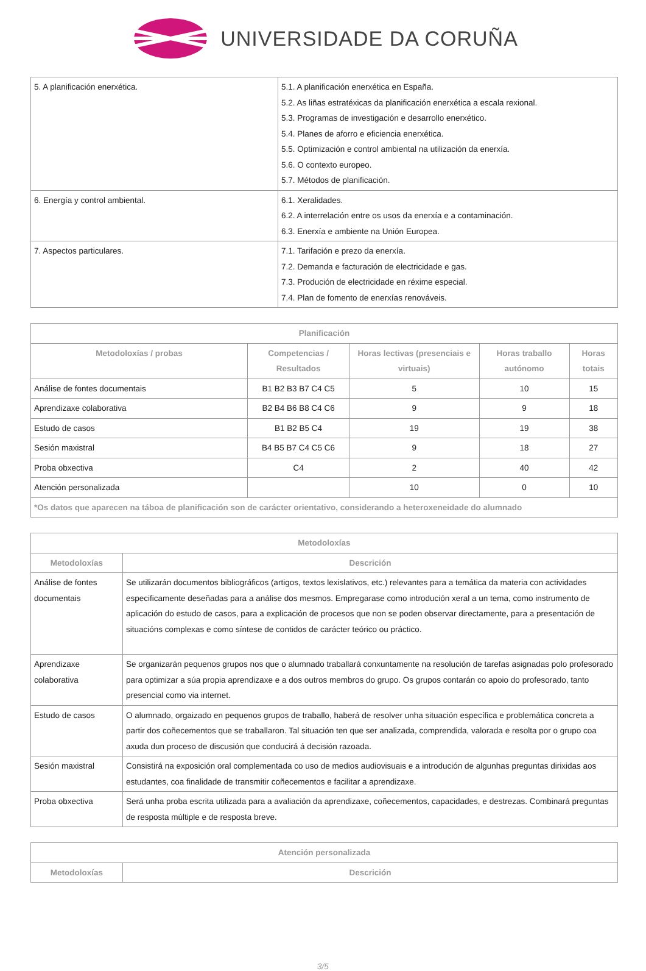UNIVERSIDADE DA CORUÑA
| 5. A planificación enerxética. | 5.1. A planificación enerxética en España. 5.2. As liñas estratéxicas da planificación enerxética a escala rexional. 5.3. Programas de investigación e desarrollo enerxético. 5.4. Planes de aforro e eficiencia enerxética. 5.5. Optimización e control ambiental na utilización da enerxía. 5.6. O contexto europeo. 5.7. Métodos de planificación. |
| 6. Energía y control ambiental. | 6.1. Xeralidades. 6.2. A interrelación entre os usos da enerxía e a contaminación. 6.3. Enerxía e ambiente na Unión Europea. |
| 7. Aspectos particulares. | 7.1. Tarifación e prezo da enerxía. 7.2. Demanda e facturación de electricidade e gas. 7.3. Produción de electricidade en réxime especial. 7.4. Plan de fomento de enerxías renováveis. |
| Planificación | | | | |
| --- | --- | --- | --- | --- |
| Metodoloxías / probas | Competencias / Resultados | Horas lectivas (presenciais e virtuais) | Horas traballo autónomo | Horas totais |
| Análise de fontes documentais | B1 B2 B3 B7 C4 C5 | 5 | 10 | 15 |
| Aprendizaxe colaborativa | B2 B4 B6 B8 C4 C6 | 9 | 9 | 18 |
| Estudo de casos | B1 B2 B5 C4 | 19 | 19 | 38 |
| Sesión maxistral | B4 B5 B7 C4 C5 C6 | 9 | 18 | 27 |
| Proba obxectiva | C4 | 2 | 40 | 42 |
| Atención personalizada | | 10 | 0 | 10 |
| *Os datos que aparecen na táboa de planificación son de carácter orientativo, considerando a heteroxeneidade do alumnado | | | | |
| Metodoloxías | |
| --- | --- |
| Metodoloxías | Descrición |
| Análise de fontes documentais | Se utilizarán documentos bibliográficos (artigos, textos lexislativos, etc.) relevantes para a temática da materia con actividades especificamente deseñadas para a análise dos mesmos. Empregarase como introdución xeral a un tema, como instrumento de aplicación do estudo de casos, para a explicación de procesos que non se poden observar directamente, para a presentación de situacións complexas e como síntese de contidos de carácter teórico ou práctico. |
| Aprendizaxe colaborativa | Se organizarán pequenos grupos nos que o alumnado traballará conxuntamente na resolución de tarefas asignadas polo profesorado para optimizar a súa propia aprendizaxe e a dos outros membros do grupo. Os grupos contarán co apoio do profesorado, tanto presencial como via internet. |
| Estudo de casos | O alumnado, orgaizado en pequenos grupos de traballo, haberá de resolver unha situación específica e problemática concreta a partir dos coñecementos que se traballaron. Tal situación ten que ser analizada, comprendida, valorada e resolta por o grupo coa axuda dun proceso de discusión que conducirá á decisión razoada. |
| Sesión maxistral | Consistirá na exposición oral complementada co uso de medios audiovisuais e a introdución de algunhas preguntas dirixidas aos estudantes, coa finalidade de transmitir coñecementos e facilitar a aprendizaxe. |
| Proba obxectiva | Será unha proba escrita utilizada para a avaliación da aprendizaxe, coñecementos, capacidades, e destrezas. Combinará preguntas de resposta múltiple e de resposta breve. |
| Atención personalizada | |
| --- | --- |
| Metodoloxías | Descrición |
3/5